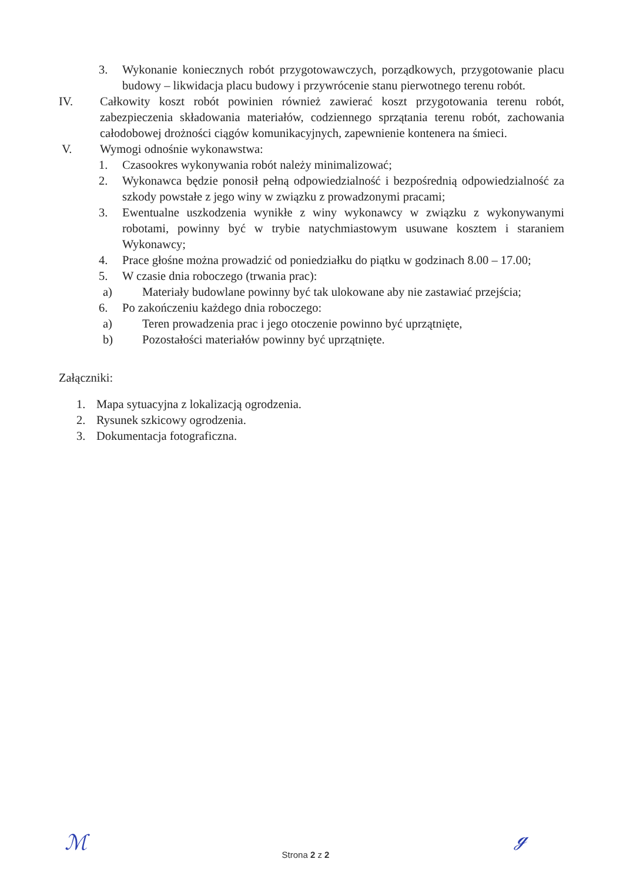3. Wykonanie koniecznych robót przygotowawczych, porządkowych, przygotowanie placu budowy – likwidacja placu budowy i przywrócenie stanu pierwotnego terenu robót.
IV. Całkowity koszt robót powinien również zawierać koszt przygotowania terenu robót, zabezpieczenia składowania materiałów, codziennego sprzątania terenu robót, zachowania całodobowej drożności ciągów komunikacyjnych, zapewnienie kontenera na śmieci.
V. Wymogi odnośnie wykonawstwa:
1. Czasookres wykonywania robót należy minimalizować;
2. Wykonawca będzie ponosił pełną odpowiedzialność i bezpośrednią odpowiedzialność za szkody powstałe z jego winy w związku z prowadzonymi pracami;
3. Ewentualne uszkodzenia wynikłe z winy wykonawcy w związku z wykonywanymi robotami, powinny być w trybie natychmiastowym usuwane kosztem i staraniem Wykonawcy;
4. Prace głośne można prowadzić od poniedziałku do piątku w godzinach 8.00 – 17.00;
5. W czasie dnia roboczego (trwania prac):
a) Materiały budowlane powinny być tak ulokowane aby nie zastawiać przejścia;
6. Po zakończeniu każdego dnia roboczego:
a) Teren prowadzenia prac i jego otoczenie powinno być uprzątnięte,
b) Pozostałości materiałów powinny być uprzątnięte.
Załączniki:
1. Mapa sytuacyjna z lokalizacją ogrodzenia.
2. Rysunek szkicowy ogrodzenia.
3. Dokumentacja fotograficzna.
ℳ
Strona 2 z 2 ℊ